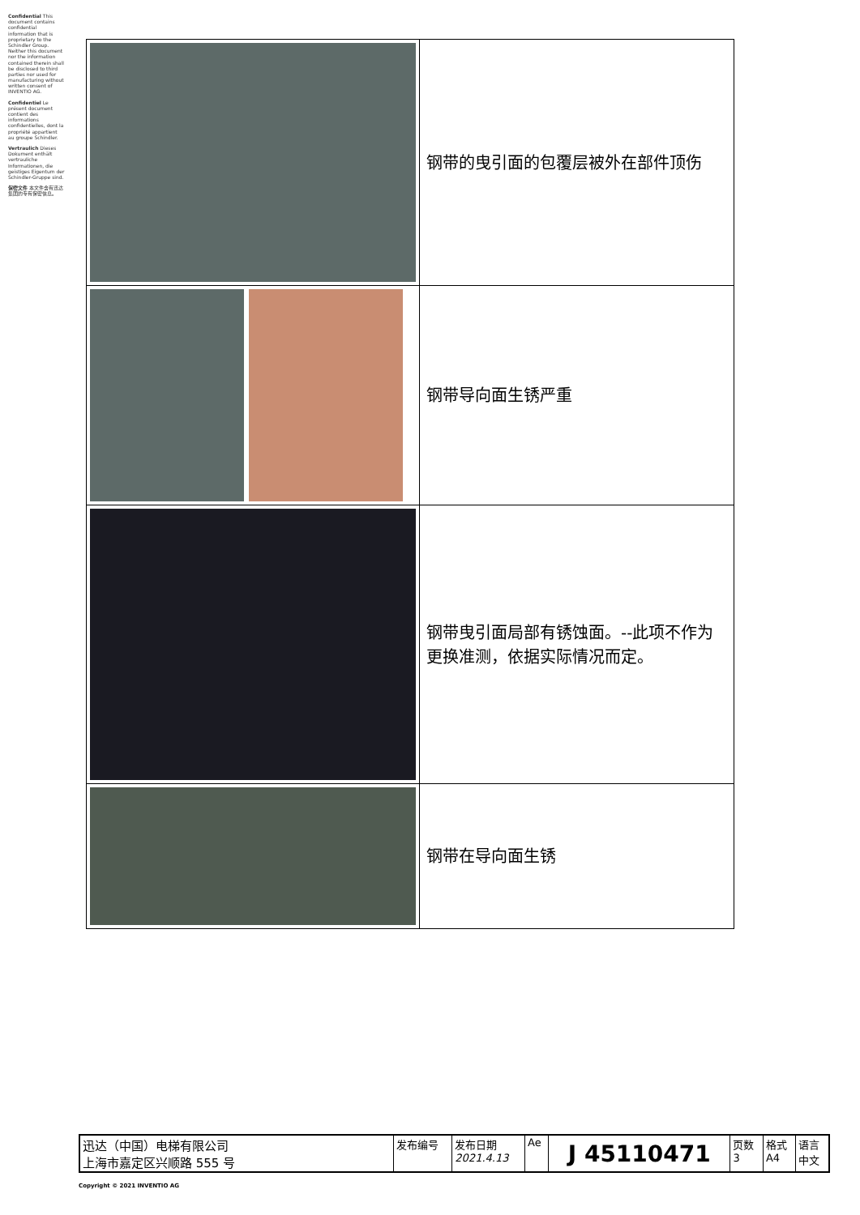Confidential This document contains confidential information that is proprietary to the Schindler Group. Neither this document nor the information contained therein shall be disclosed to third parties nor used for manufacturing without written consent of INVENTIO AG.
Confidentiel Le présent document contient des informations confidentielles, dont la propriété appartient au groupe Schindler.
Vertraulich Dieses Dokument enthält vertrauliche Informationen, die geistiges Eigentum der Schindler-Gruppe sind.
保密文件 本文件含有迅达集团的专有保密信息。
| | 钢带的曳引面的包覆层被外在部件顶伤 |
| | 钢带导向面生锈严重 |
| | 钢带曳引面局部有锈蚀面。--此项不作为更换准测，依据实际情况而定。 |
| | 钢带在导向面生锈 |
| 迅达（中国）电梯有限公司 上海市嘉定区兴顺路 555 号 | 发布编号 | 发布日期 2021.4.13 | Ae | J 45110471 | 页数 3 | 格式 A4 | 语言 中文 |
Copyright © 2021 INVENTIO AG